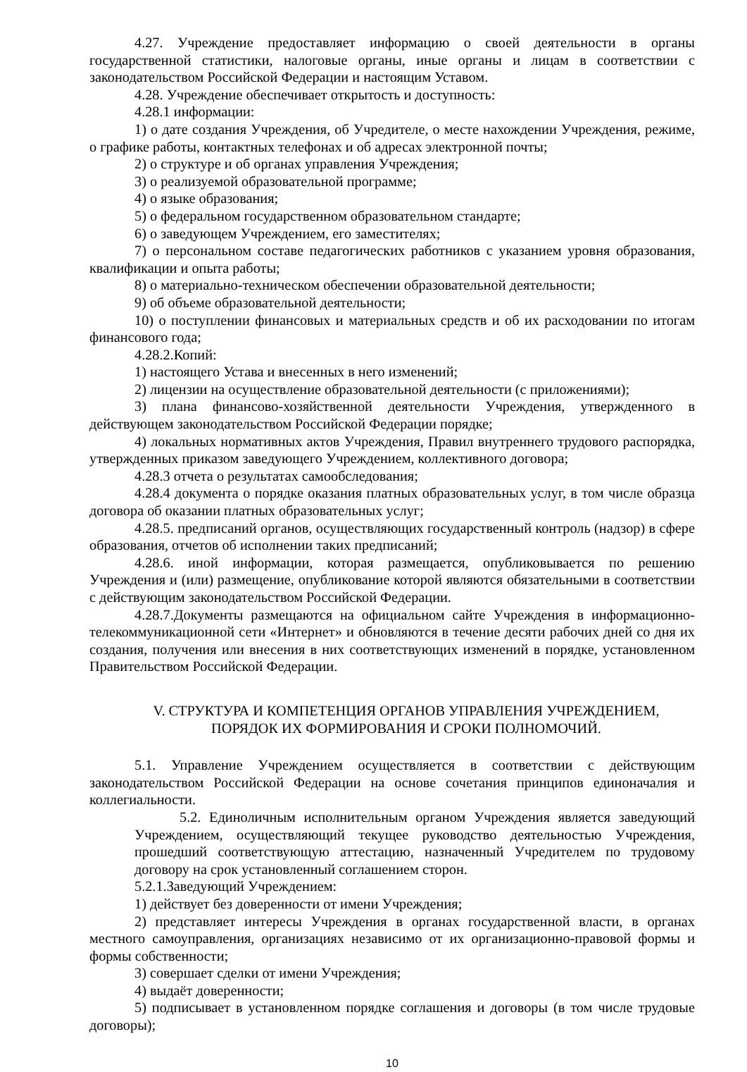4.27. Учреждение предоставляет информацию о своей деятельности в органы государственной статистики, налоговые органы, иные органы и лицам в соответствии с законодательством Российской Федерации и настоящим Уставом.
4.28. Учреждение обеспечивает открытость и доступность:
4.28.1 информации:
1) о дате создания Учреждения, об Учредителе, о месте нахождении Учреждения, режиме, о графике работы, контактных телефонах и об адресах электронной почты;
2) о структуре и об органах управления Учреждения;
3) о реализуемой образовательной программе;
4) о языке образования;
5) о федеральном государственном образовательном стандарте;
6) о заведующем Учреждением, его заместителях;
7) о персональном составе педагогических работников с указанием уровня образования, квалификации и опыта работы;
8) о материально-техническом обеспечении образовательной деятельности;
9) об объеме образовательной деятельности;
10) о поступлении финансовых и материальных средств и об их расходовании по итогам финансового года;
4.28.2.Копий:
1) настоящего Устава и внесенных в него изменений;
2) лицензии на осуществление образовательной деятельности (с приложениями);
3) плана финансово-хозяйственной деятельности Учреждения, утвержденного в действующем законодательством Российской Федерации порядке;
4) локальных нормативных актов Учреждения, Правил внутреннего трудового распорядка, утвержденных приказом заведующего Учреждением, коллективного договора;
4.28.3 отчета о результатах самообследования;
4.28.4 документа о порядке оказания платных образовательных услуг, в том числе образца договора об оказании платных образовательных услуг;
4.28.5. предписаний органов, осуществляющих государственный контроль (надзор) в сфере образования, отчетов об исполнении таких предписаний;
4.28.6. иной информации, которая размещается, опубликовывается по решению Учреждения и (или) размещение, опубликование которой являются обязательными в соответствии с действующим законодательством Российской Федерации.
4.28.7.Документы размещаются на официальном сайте Учреждения в информационно-телекоммуникационной сети «Интернет» и обновляются в течение десяти рабочих дней со дня их создания, получения или внесения в них соответствующих изменений в порядке, установленном Правительством Российской Федерации.
V. СТРУКТУРА И КОМПЕТЕНЦИЯ ОРГАНОВ УПРАВЛЕНИЯ УЧРЕЖДЕНИЕМ,
ПОРЯДОК ИХ ФОРМИРОВАНИЯ И СРОКИ ПОЛНОМОЧИЙ.
5.1. Управление Учреждением осуществляется в соответствии с действующим законодательством Российской Федерации на основе сочетания принципов единоначалия и коллегиальности.
5.2. Единоличным исполнительным органом Учреждения является заведующий Учреждением, осуществляющий текущее руководство деятельностью Учреждения, прошедший соответствующую аттестацию, назначенный Учредителем по трудовому договору на срок установленный соглашением сторон.
5.2.1.Заведующий Учреждением:
1) действует без доверенности от имени Учреждения;
2) представляет интересы Учреждения в органах государственной власти, в органах местного самоуправления, организациях независимо от их организационно-правовой формы и формы собственности;
3) совершает сделки от имени Учреждения;
4) выдаёт доверенности;
5) подписывает в установленном порядке соглашения и договоры (в том числе трудовые договоры);
10